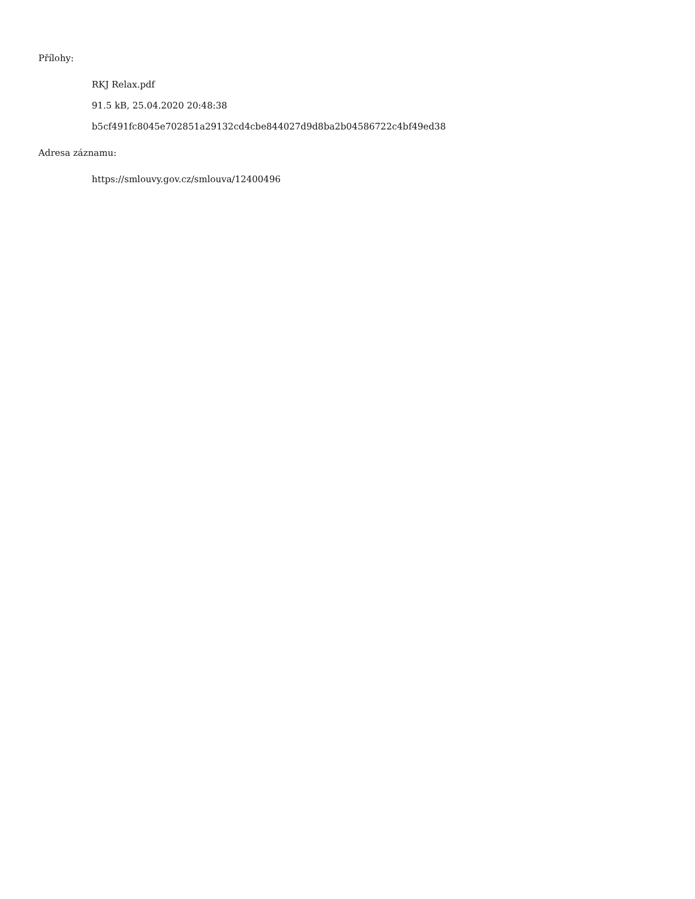Přílohy:
RKJ Relax.pdf
91.5 kB, 25.04.2020 20:48:38
b5cf491fc8045e702851a29132cd4cbe844027d9d8ba2b04586722c4bf49ed38
Adresa záznamu:
https://smlouvy.gov.cz/smlouva/12400496